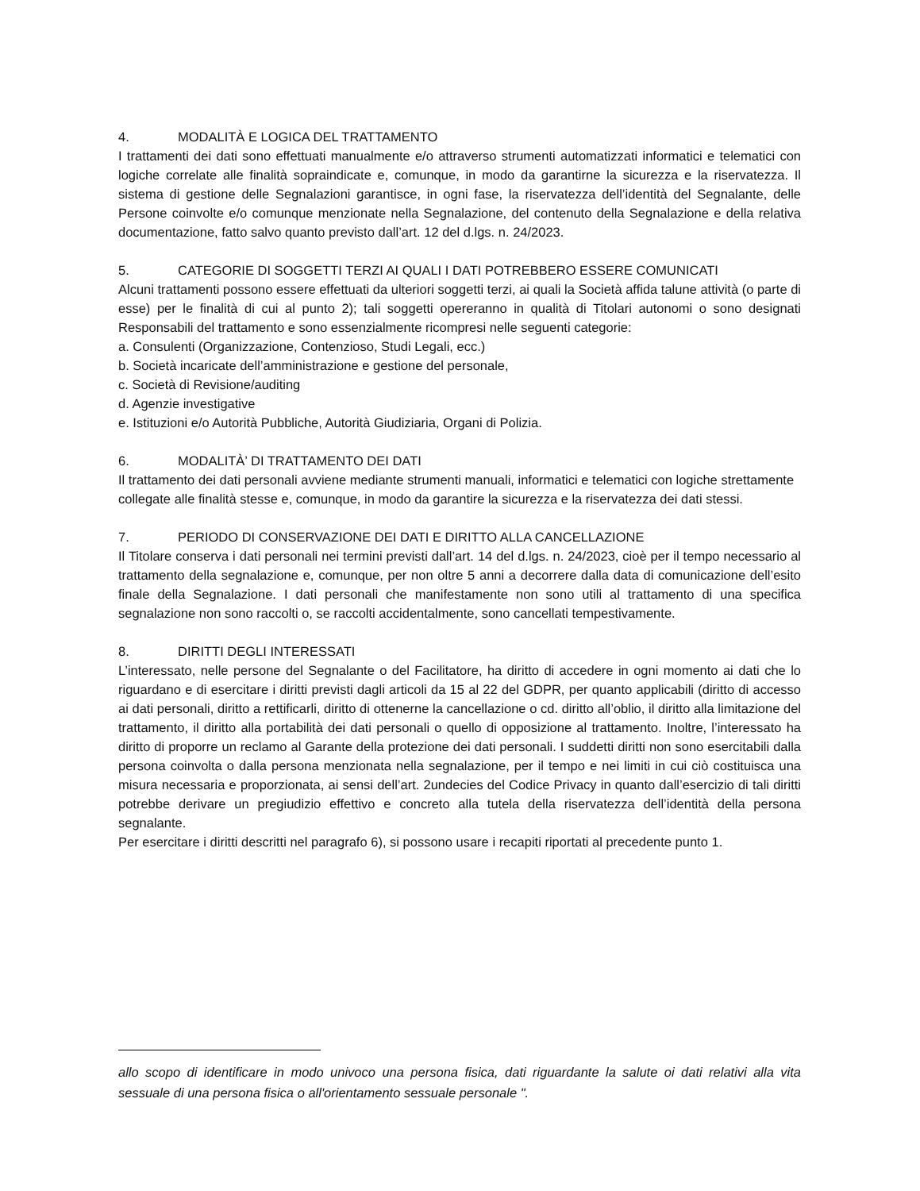4. MODALITÀ E LOGICA DEL TRATTAMENTO
I trattamenti dei dati sono effettuati manualmente e/o attraverso strumenti automatizzati informatici e telematici con logiche correlate alle finalità sopraindicate e, comunque, in modo da garantirne la sicurezza e la riservatezza. Il sistema di gestione delle Segnalazioni garantisce, in ogni fase, la riservatezza dell’identità del Segnalante, delle Persone coinvolte e/o comunque menzionate nella Segnalazione, del contenuto della Segnalazione e della relativa documentazione, fatto salvo quanto previsto dall’art. 12 del d.lgs. n. 24/2023.
5. CATEGORIE DI SOGGETTI TERZI AI QUALI I DATI POTREBBERO ESSERE COMUNICATI
Alcuni trattamenti possono essere effettuati da ulteriori soggetti terzi, ai quali la Società affida talune attività (o parte di esse) per le finalità di cui al punto 2); tali soggetti opereranno in qualità di Titolari autonomi o sono designati Responsabili del trattamento e sono essenzialmente ricompresi nelle seguenti categorie:
a. Consulenti (Organizzazione, Contenzioso, Studi Legali, ecc.)
b. Società incaricate dell’amministrazione e gestione del personale,
c. Società di Revisione/auditing
d. Agenzie investigative
e. Istituzioni e/o Autorità Pubbliche, Autorità Giudiziaria, Organi di Polizia.
6. MODALITÀ’ DI TRATTAMENTO DEI DATI
Il trattamento dei dati personali avviene mediante strumenti manuali, informatici e telematici con logiche strettamente collegate alle finalità stesse e, comunque, in modo da garantire la sicurezza e la riservatezza dei dati stessi.
7. PERIODO DI CONSERVAZIONE DEI DATI E DIRITTO ALLA CANCELLAZIONE
Il Titolare conserva i dati personali nei termini previsti dall’art. 14 del d.lgs. n. 24/2023, cioè per il tempo necessario al trattamento della segnalazione e, comunque, per non oltre 5 anni a decorrere dalla data di comunicazione dell’esito finale della Segnalazione. I dati personali che manifestamente non sono utili al trattamento di una specifica segnalazione non sono raccolti o, se raccolti accidentalmente, sono cancellati tempestivamente.
8. DIRITTI DEGLI INTERESSATI
L’interessato, nelle persone del Segnalante o del Facilitatore, ha diritto di accedere in ogni momento ai dati che lo riguardano e di esercitare i diritti previsti dagli articoli da 15 al 22 del GDPR, per quanto applicabili (diritto di accesso ai dati personali, diritto a rettificarli, diritto di ottenerne la cancellazione o cd. diritto all’oblio, il diritto alla limitazione del trattamento, il diritto alla portabilità dei dati personali o quello di opposizione al trattamento. Inoltre, l’interessato ha diritto di proporre un reclamo al Garante della protezione dei dati personali. I suddetti diritti non sono esercitabili dalla persona coinvolta o dalla persona menzionata nella segnalazione, per il tempo e nei limiti in cui ciò costituisca una misura necessaria e proporzionata, ai sensi dell’art. 2undecies del Codice Privacy in quanto dall’esercizio di tali diritti potrebbe derivare un pregiudizio effettivo e concreto alla tutela della riservatezza dell’identità della persona segnalante.
Per esercitare i diritti descritti nel paragrafo 6), si possono usare i recapiti riportati al precedente punto 1.
allo scopo di identificare in modo univoco una persona fisica, dati riguardante la salute oi dati relativi alla vita sessuale di una persona fisica o all'orientamento sessuale personale ".